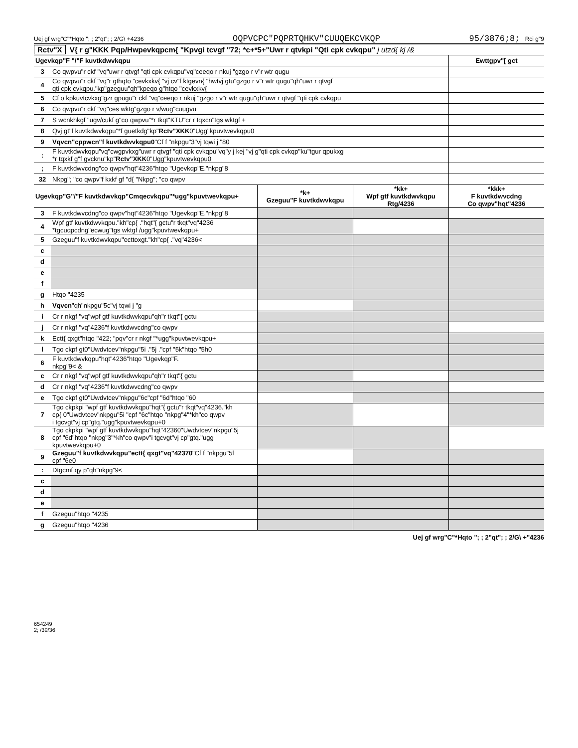Uej gf wrg"C"*Hqto "; ; 2"qt"; ; 2/G\ +4236 OQPVCPC"PQPRTQHKV"CUUQEKCVKQP 95/3876;8; Rci g"9
Rctv"X V{ r g"KKK Pqp/Hwpevkqpcm{ "Kpvgi tcvgf "72; *c+*5+"Uwr r qtvkpi "Qti cpk cvkqpu" j utzd{ kj /&
| Ugevkqp"F "/"F kuvtkdwvkqpu | | | | Ewttgpv"[ gct |
| 3 | Co qwpvu"r ckf "vq"uwr r qtvgf "qti cpk cvkqpu"vq"ceeqo r nkuj "gzgo r v"r wtr qugu | | | |
| 4 | Co qwpvu"r ckf "vq"r gthqto "cevkxkv{ "vj cv"f ktgevn{ "hwtvj gtu"gzgo r v"r wtr qugu"qh"uwr r qtvgf qti cpk cvkqpu."kp"gzeguu"qh"kpeqo g"htqo "cevkxkv{ | | | |
| 5 | Cf o kpkuvtcvkxg"gzr gpugu"r ckf "vq"ceeqo r nkuj "gzgo r v"r wtr qugu"qh"uwr r qtvgf "qti cpk cvkqpu | | | |
| 6 | Co qwpvu"r ckf "vq"ces wktg"gzgo r v/wug"cuugvu | | | |
| 7 | S wcnkhkgf "ugv/cukf g"co qwpvu"*r tkqt"KTU"cr r tqxcn"tgs wktgf + | | | |
| 8 | Qvj gt"f kuvtkdwvkqpu"*f guetkdg"kp" Rctv"XKK 0"Ugg"kpuvtwevkqpu0 | | | |
| 9 | Vqvcn"cppwcn"f kuvtkdwvkqpu0 "Cf f "nkpgu"3"vj tqwi j "80 | | | |
| : | F kuvtkdwvkqpu"vq"cwgpvkxg"uwr r qtvgf "qti cpk cvkqpu"vq"y j kej "vj g"qti cpk cvkqp"ku"tgur qpukxg *r tqxkf g"f gvcknu"kp" Rctv"XKK 0"Ugg"kpuvtwevkqpu0 | | | |
| ; | F kuvtkdwvcdng"co qwpv"hqt"4236"htqo "Ugevkqp"E."nkpg"8 | | | |
| 32 | Nkpg"; "co qwpv"f kxkf gf "d{ "Nkpg"; "co qwpv | | | |
| Ugevkqp"G"/"F kuvtkdwvkqp"Cmqecvkqpu"*ugg"kpuvtwevkqpu+ | | *k+ Gzeguu"F kuvtkdwvkqpu | *kk+ Wpf gtf kuvtkdwvkqpu Rtg/4236 | *kkk+ F kuvtkdwvcdng Co qwpv"hqt"4236 |
| 3 | F kuvtkdwvcdng"co qwpv"hqt"4236"htqo "Ugevkqp"E."nkpg"8 | | | |
| 4 | Wpf gtf kuvtkdwvkqpu."kh"cp{ ."hqt"{ gctu"r tkqt"vq"4236 *tgcuqpcdng"ecwug"tgs wktgf /ugg"kpuvtwevkqpu+ | | | |
| 5 | Gzeguu"f kuvtkdwvkqpu"ecttoxgt."kh"cp{ ."vq"4236< | | | |
| c | | | | |
| d | | | | |
| e | | | | |
| f | | | | |
| g | Htqo "4235 | | | |
| h | Vqvcn "qh"nkpgu"5c"vj tqwi j "g | | | |
| i | Cr r nkgf "vq"wpf gtf kuvtkdwvkqpu"qh"r tkqt"{ gctu | | | |
| j | Cr r nkgf "vq"4236"f kuvtkdwvcdng"co qwpv | | | |
| k | Ectt{ qxgt"htqo "422; "pqv"cr r nkgf "*ugg"kpuvtwevkqpu+ | | | |
| l | Tgo ckpf gt0"Uwdvtcev"nkpgu"5i ."5j ."cpf "5k"htqo "5h0 | | | |
| 6 | F kuvtkdwvkqpu"hqt"4236"htqo "Ugevkqp"F. nkpg"9< & | | | |
| c | Cr r nkgf "vq"wpf gtf kuvtkdwvkqpu"qh"r tkqt"{ gctu | | | |
| d | Cr r nkgf "vq"4236"f kuvtkdwvcdng"co qwpv | | | |
| e | Tgo ckpf gt0"Uwdvtcev"nkpgu"6c"cpf "6d"htqo "60 | | | |
| 7 | Tgo ckpkpi "wpf gtf kuvtkdwvkqpu"hqt"{ gctu"r tkqt"vq"4236."kh cp{ 0"Uwdvtcev"nkpgu"5i "cpf "6c"htqo "nkpg"4"*kh"co qwpv i tgcvgt"vj cp"gtq."ugg"kpuvtwevkqpu+0 | | | |
| 8 | Tgo ckpkpi "wpf gtf kuvtkdwvkqpu"hqt"42360"Uwdvtcev"nkpgu"5j cpf "6d"htqo "nkpg"3"*kh"co qwpv"i tgcvgt"vj cp"gtq."ugg kpuvtwevkqpu+0 | | | |
| 9 | Gzeguu"f kuvtkdwvkqpu"ectt{ qxgt"vq"42370 "Cf f "nkpgu"5l cpf "6e0 | | | |
| : | Dtgcmf qy p"qh"nkpg"9< | | | |
| c | | | | |
| d | | | | |
| e | | | | |
| f | Gzeguu"htqo "4235 | | | |
| g | Gzeguu"htqo "4236 | | | |
Uej gf wrg"C"*Hqto "; ; 2"qt"; ; 2/G\ +"4236
654249
2; /39/36